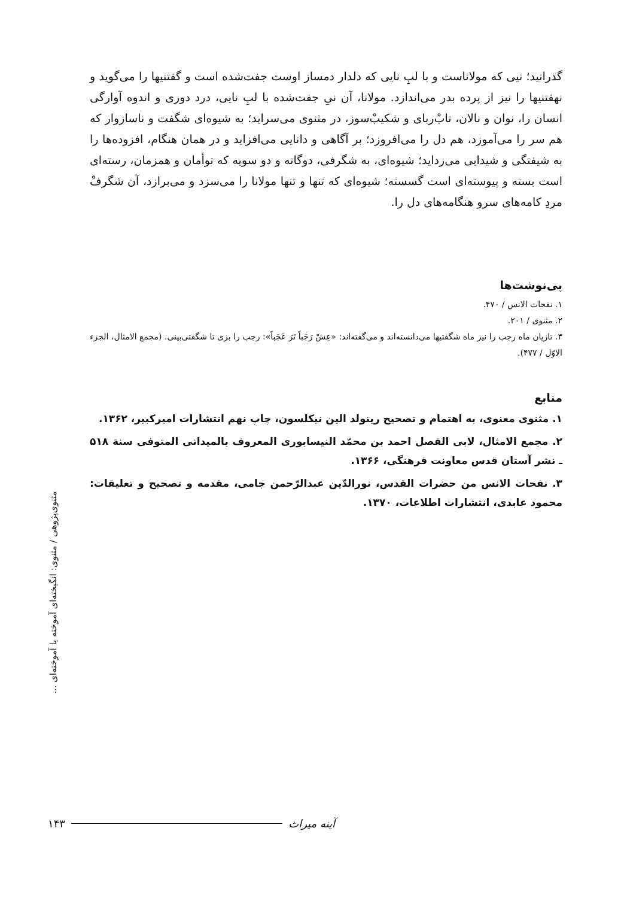گذرانید؛ نیی که مولاناست و با لبِ نایی که دلدار دمساز اوست جفت‌شده است و گفتنیها را می‌گوید و نهفتنیها را نیز از پرده بدر می‌اندازد. مولانا، آن نیِ جفت‌شده با لبِ نایی، درد دوری و اندوه آوارگی انسان را، نوان و نالان، تابْ‌ربای و شکیبْ‌سوز، در مثنوی می‌سراید؛ به شیوه‌ای شگفت و ناسازوار که هم سر را می‌آموزد، هم دل را می‌افروزد؛ بر آگاهی و دانایی می‌افزاید و در همان هنگام، افزوده‌ها را به شیفتگی و شیدایی می‌زداید؛ شیوه‌ای، به شگرفی، دوگانه و دو سویه که توأمان و همزمان، رسته‌ای است بسته و پیوسته‌ای است گسسته؛ شیوه‌ای که تنها و تنها مولانا را می‌سزد و می‌برازد، آن شگرفْ مردِ کامه‌های سرو هنگامه‌های دل را.
پی‌نوشت‌ها
۱. نفحات الانس / ۴۷۰.
۲. مثنوی / ۲۰۱.
۳. تازیان ماه رجب را نیز ماه شگفتیها می‌دانسته‌اند و می‌گفته‌اند: «عِشْ رَجَباً تَرَ عَجَباً»: رجب را بزی تا شگفتی‌بینی. (مجمع الامثال، الجزء الاوّل / ۴۷۷).
منابع
۱. مثنوی معنوی، به اهتمام و تصحیح رینولد الین نیکلسون، چاپ نهم انتشارات امیرکبیر، ۱۳۶۲.
۲. مجمع الامثال، لابی الفصل احمد بن محمّد النیسابوری المعروف بالمیدانی المتوفی سنة ۵۱۸ ـ نشر آستان قدس معاونت فرهنگی، ۱۳۶۶.
۳. نفحات الانس من حضرات القدس، نورالدّین عبدالرّحمن جامی، مقدمه و تصحیح و تعلیقات: محمود عابدی، انتشارات اطلاعات، ۱۳۷۰.
مثنوی‌پژوهی / مثنوی: انگیخته‌ای آموخته یا آموخته‌ای ...
۱۴۳ آینه میراث